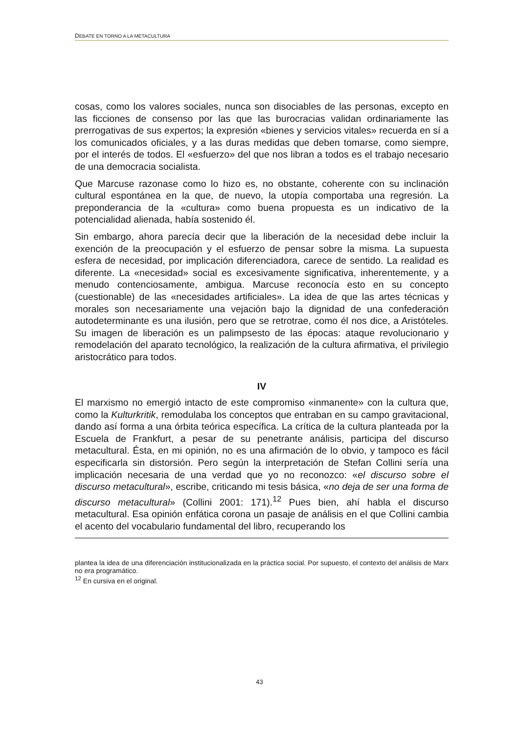DEBATE EN TORNO A LA METACULTURA
cosas, como los valores sociales, nunca son disociables de las personas, excepto en las ficciones de consenso por las que las burocracias validan ordinariamente las prerrogativas de sus expertos; la expresión «bienes y servicios vitales» recuerda en sí a los comunicados oficiales, y a las duras medidas que deben tomarse, como siempre, por el interés de todos. El «esfuerzo» del que nos libran a todos es el trabajo necesario de una democracia socialista.
Que Marcuse razonase como lo hizo es, no obstante, coherente con su inclinación cultural espontánea en la que, de nuevo, la utopía comportaba una regresión. La preponderancia de la «cultura» como buena propuesta es un indicativo de la potencialidad alienada, había sostenido él.
Sin embargo, ahora parecía decir que la liberación de la necesidad debe incluir la exención de la preocupación y el esfuerzo de pensar sobre la misma. La supuesta esfera de necesidad, por implicación diferenciadora, carece de sentido. La realidad es diferente. La «necesidad» social es excesivamente significativa, inherentemente, y a menudo contenciosamente, ambigua. Marcuse reconocía esto en su concepto (cuestionable) de las «necesidades artificiales». La idea de que las artes técnicas y morales son necesariamente una vejación bajo la dignidad de una confederación autodeterminante es una ilusión, pero que se retrotrae, como él nos dice, a Aristóteles. Su imagen de liberación es un palimpsesto de las épocas: ataque revolucionario y remodelación del aparato tecnológico, la realización de la cultura afirmativa, el privilegio aristocrático para todos.
IV
El marxismo no emergió intacto de este compromiso «inmanente» con la cultura que, como la Kulturkritik, remodulaba los conceptos que entraban en su campo gravitacional, dando así forma a una órbita teórica específica. La crítica de la cultura planteada por la Escuela de Frankfurt, a pesar de su penetrante análisis, participa del discurso metacultural. Ésta, en mi opinión, no es una afirmación de lo obvio, y tampoco es fácil especificarla sin distorsión. Pero según la interpretación de Stefan Collini sería una implicación necesaria de una verdad que yo no reconozco: «el discurso sobre el discurso metacultural», escribe, criticando mi tesis básica, «no deja de ser una forma de discurso metacultural» (Collini 2001: 171).<sup>12</sup> Pues bien, ahí habla el discurso metacultural. Esa opinión enfática corona un pasaje de análisis en el que Collini cambia el acento del vocabulario fundamental del libro, recuperando los
plantea la idea de una diferenciación institucionalizada en la práctica social. Por supuesto, el contexto del análisis de Marx no era programático.
<sup>12</sup> En cursiva en el original.
43